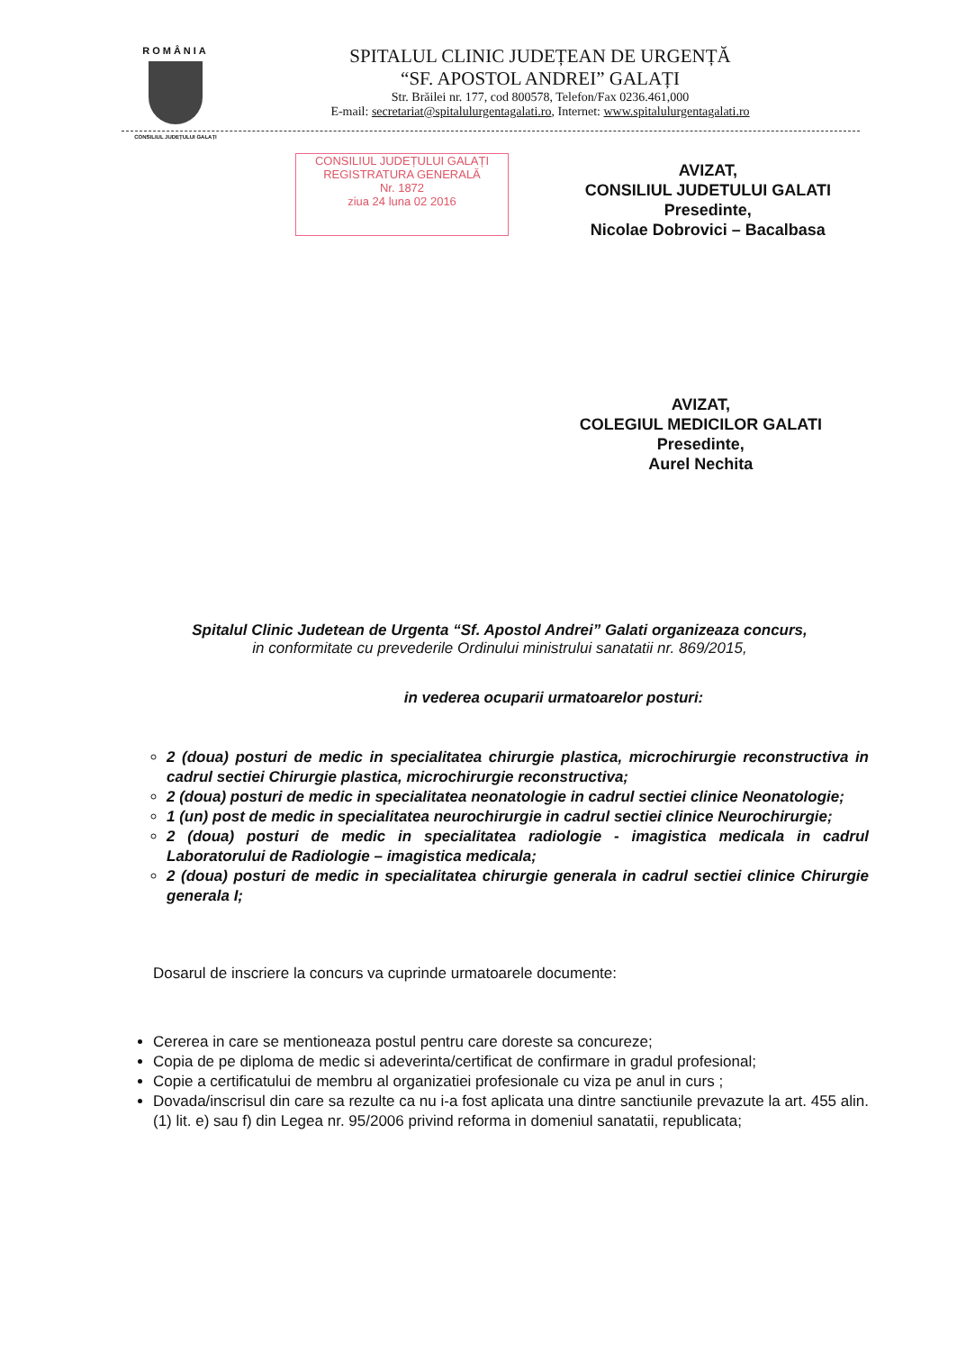ROMÂNIA
CONSILIUL JUDEȚULUI GALAȚI
SPITALUL CLINIC JUDEȚEAN DE URGENȚĂ
“SF. APOSTOL ANDREI” GALAȚI
Str. Brăilei nr. 177, cod 800578, Telefon/Fax 0236.461,000
E-mail: secretariat@spitalulurgentagalati.ro, Internet: www.spitalulurgentagalati.ro
CONSILIUL JUDEȚULUI GALAȚI
REGISTRATURA GENERALĂ
Nr. 1872
ziua 24 luna 02 2016
AVIZAT,
CONSILIUL JUDETULUI GALATI
Presedinte,
Nicolae Dobrovici – Bacalbasa
AVIZAT,
COLEGIUL MEDICILOR GALATI
Presedinte,
Aurel Nechita
Spitalul Clinic Judetean de Urgenta “Sf. Apostol Andrei” Galati organizeaza concurs,
in conformitate cu prevederile Ordinului ministrului sanatatii nr. 869/2015,
in vederea ocuparii urmatoarelor posturi:
2 (doua) posturi de medic in specialitatea chirurgie plastica, microchirurgie reconstructiva in cadrul sectiei Chirurgie plastica, microchirurgie reconstructiva;
2 (doua) posturi de medic in specialitatea neonatologie in cadrul sectiei clinice Neonatologie;
1 (un) post de medic in specialitatea neurochirurgie in cadrul sectiei clinice Neurochirurgie;
2 (doua) posturi de medic in specialitatea radiologie - imagistica medicala in cadrul Laboratorului de Radiologie – imagistica medicala;
2 (doua) posturi de medic in specialitatea chirurgie generala in cadrul sectiei clinice Chirurgie generala I;
Dosarul de inscriere la concurs va cuprinde urmatoarele documente:
Cererea in care se mentioneaza postul pentru care doreste sa concureze;
Copia de pe diploma de medic si adeverinta/certificat de confirmare in gradul profesional;
Copie a certificatului de membru al organizatiei profesionale cu viza pe anul in curs ;
Dovada/inscrisul din care sa rezulte ca nu i-a fost aplicata una dintre sanctiunile prevazute la art. 455 alin. (1) lit. e) sau f) din Legea nr. 95/2006 privind reforma in domeniul sanatatii, republicata;